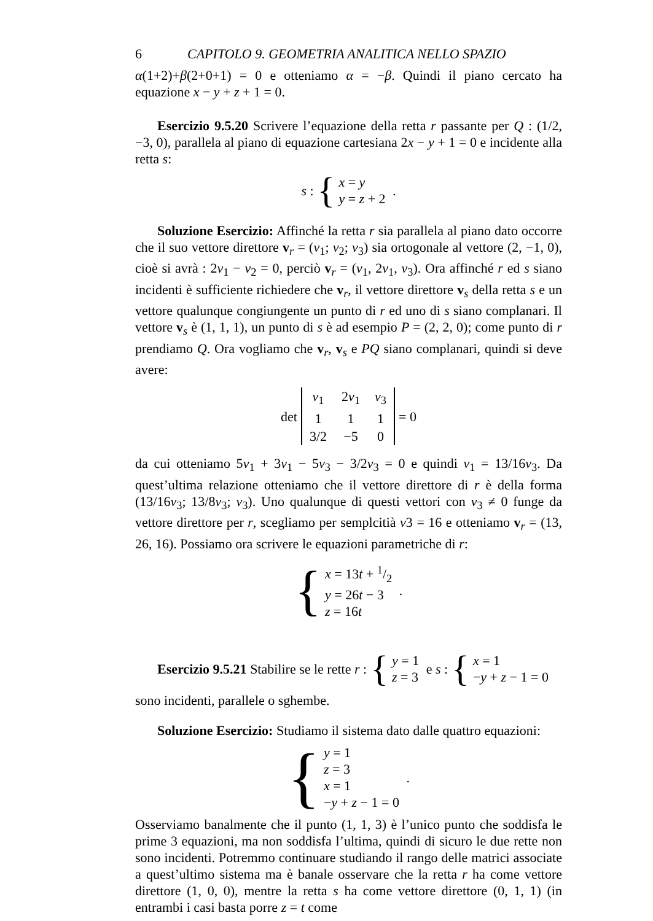6 CAPITOLO 9. GEOMETRIA ANALITICA NELLO SPAZIO
α(1+2)+β(2+0+1) = 0 e otteniamo α = −β. Quindi il piano cercato ha equazione x − y + z + 1 = 0.
Esercizio 9.5.20 Scrivere l’equazione della retta r passante per Q : (1/2, −3, 0), parallela al piano di equazione cartesiana 2x − y + 1 = 0 e incidente alla retta s:
s : {
x = y
y = z + 2
.
Soluzione Esercizio: Affinché la retta r sia parallela al piano dato occorre che il suo vettore direttore v<sub>r</sub> = (v<sub>1</sub>; v<sub>2</sub>; v<sub>3</sub>) sia ortogonale al vettore (2, −1, 0), cioè si avrà : 2v<sub>1</sub> − v<sub>2</sub> = 0, perciò v<sub>r</sub> = (v<sub>1</sub>, 2v<sub>1</sub>, v<sub>3</sub>). Ora affinché r ed s siano incidenti è sufficiente richiedere che v<sub>r</sub>, il vettore direttore v<sub>s</sub> della retta s e un vettore qualunque congiungente un punto di r ed uno di s siano complanari. Il vettore v<sub>s</sub> è (1, 1, 1), un punto di s è ad esempio P = (2, 2, 0); come punto di r prendiamo Q. Ora vogliamo che v<sub>r</sub>, v<sub>s</sub> e PQ siano complanari, quindi si deve avere:
det
| v<sub>1</sub> | 2 v<sub>1</sub> | v<sub>3</sub> |
| 1 | 1 | 1 |
| 3/2 | −5 | 0 |
= 0
da cui otteniamo 5v<sub>1</sub> + 3v<sub>1</sub> − 5v<sub>3</sub> − 3/2v<sub>3</sub> = 0 e quindi v<sub>1</sub> = 13/16v<sub>3</sub>. Da quest’ultima relazione otteniamo che il vettore direttore di r è della forma (13/16v<sub>3</sub>; 13/8v<sub>3</sub>; v<sub>3</sub>). Uno qualunque di questi vettori con v<sub>3</sub> ≠ 0 funge da vettore direttore per r, scegliamo per semplcitià v3 = 16 e otteniamo v<sub>r</sub> = (13, 26, 16). Possiamo ora scrivere le equazioni parametriche di r:
{
x = 13t + 1/2
y = 26t − 3
z = 16t
.
Esercizio 9.5.21 Stabilire se le rette r : {
y = 1
z = 3
e s : {
x = 1
−y + z − 1 = 0
sono incidenti, parallele o sghembe.
Soluzione Esercizio: Studiamo il sistema dato dalle quattro equazioni:
{
y = 1
z = 3
x = 1
−y + z − 1 = 0
.
Osserviamo banalmente che il punto (1, 1, 3) è l’unico punto che soddisfa le prime 3 equazioni, ma non soddisfa l’ultima, quindi di sicuro le due rette non sono incidenti. Potremmo continuare studiando il rango delle matrici associate a quest’ultimo sistema ma è banale osservare che la retta r ha come vettore direttore (1, 0, 0), mentre la retta s ha come vettore direttore (0, 1, 1) (in entrambi i casi basta porre z = t come